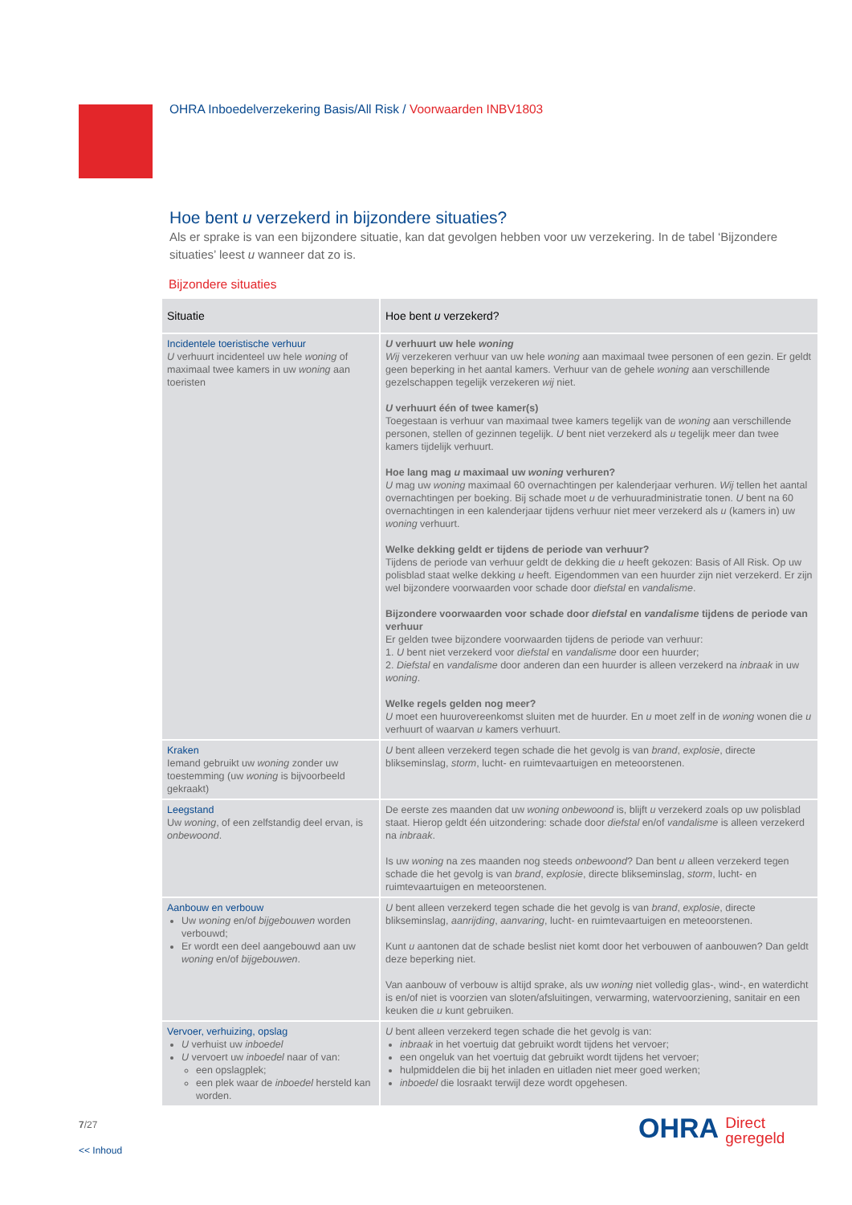OHRA Inboedelverzekering Basis/All Risk / Voorwaarden INBV1803
Hoe bent u verzekerd in bijzondere situaties?
Als er sprake is van een bijzondere situatie, kan dat gevolgen hebben voor uw verzekering. In de tabel ‘Bijzondere situaties’ leest u wanneer dat zo is.
Bijzondere situaties
| Situatie | Hoe bent u verzekerd? |
| --- | --- |
| Incidentele toeristische verhuur U verhuurt incidenteel uw hele woning of maximaal twee kamers in uw woning aan toeristen | U verhuurt uw hele woning Wij verzekeren verhuur van uw hele woning aan maximaal twee personen of een gezin. Er geldt geen beperking in het aantal kamers. Verhuur van de gehele woning aan verschillende gezelschappen tegelijk verzekeren wij niet. U verhuurt één of twee kamer(s) Toegestaan is verhuur van maximaal twee kamers tegelijk van de woning aan verschillende personen, stellen of gezinnen tegelijk. U bent niet verzekerd als u tegelijk meer dan twee kamers tijdelijk verhuurt. Hoe lang mag u maximaal uw woning verhuren? U mag uw woning maximaal 60 overnachtingen per kalenderjaar verhuren. Wij tellen het aantal overnachtingen per boeking. Bij schade moet u de verhuuradministratie tonen. U bent na 60 overnachtingen in een kalenderjaar tijdens verhuur niet meer verzekerd als u (kamers in) uw woning verhuurt. Welke dekking geldt er tijdens de periode van verhuur? Tijdens de periode van verhuur geldt de dekking die u heeft gekozen: Basis of All Risk. Op uw polisblad staat welke dekking u heeft. Eigendommen van een huurder zijn niet verzekerd. Er zijn wel bijzondere voorwaarden voor schade door diefstal en vandalisme . Bijzondere voorwaarden voor schade door diefstal en vandalisme tijdens de periode van verhuur Er gelden twee bijzondere voorwaarden tijdens de periode van verhuur: 1. U bent niet verzekerd voor diefstal en vandalisme door een huurder; 2. Diefstal en vandalisme door anderen dan een huurder is alleen verzekerd na inbraak in uw woning . Welke regels gelden nog meer? U moet een huurovereenkomst sluiten met de huurder. En u moet zelf in de woning wonen die u verhuurt of waarvan u kamers verhuurt. |
| Kraken Iemand gebruikt uw woning zonder uw toestemming (uw woning is bijvoorbeeld gekraakt) | U bent alleen verzekerd tegen schade die het gevolg is van brand , explosie , directe blikseminslag, storm , lucht- en ruimtevaartuigen en meteoorstenen. |
| Leegstand Uw woning , of een zelfstandig deel ervan, is onbewoond . | De eerste zes maanden dat uw woning onbewoond is, blijft u verzekerd zoals op uw polisblad staat. Hierop geldt één uitzondering: schade door diefstal en/of vandalisme is alleen verzekerd na inbraak . Is uw woning na zes maanden nog steeds onbewoond ? Dan bent u alleen verzekerd tegen schade die het gevolg is van brand , explosie , directe blikseminslag, storm , lucht- en ruimtevaartuigen en meteoorstenen. |
| Aanbouw en verbouw Uw woning en/of bijgebouwen worden verbouwd; Er wordt een deel aangebouwd aan uw woning en/of bijgebouwen . | U bent alleen verzekerd tegen schade die het gevolg is van brand , explosie , directe blikseminslag, aanrijding , aanvaring , lucht- en ruimtevaartuigen en meteoorstenen. Kunt u aantonen dat de schade beslist niet komt door het verbouwen of aanbouwen? Dan geldt deze beperking niet. Van aanbouw of verbouw is altijd sprake, als uw woning niet volledig glas-, wind-, en waterdicht is en/of niet is voorzien van sloten/afsluitingen, verwarming, watervoorziening, sanitair en een keuken die u kunt gebruiken. |
| Vervoer, verhuizing, opslag U verhuist uw inboedel U vervoert uw inboedel naar of van: een opslagplek; een plek waar de inboedel hersteld kan worden. | U bent alleen verzekerd tegen schade die het gevolg is van: inbraak in het voertuig dat gebruikt wordt tijdens het vervoer; een ongeluk van het voertuig dat gebruikt wordt tijdens het vervoer; hulpmiddelen die bij het inladen en uitladen niet meer goed werken; inboedel die losraakt terwijl deze wordt opgehesen. |
7/27
<< Inhoud
OHRA Direct
geregeld